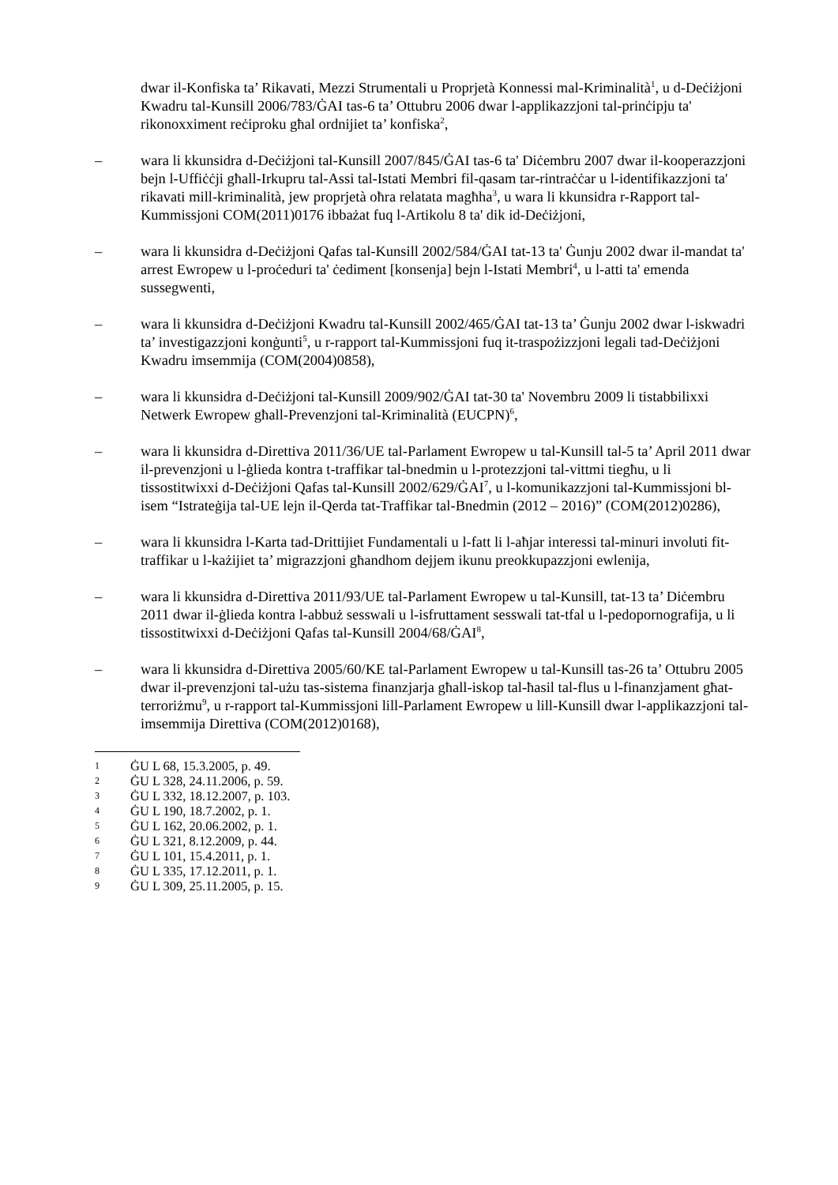dwar il-Konfiska ta’ Rikavati, Mezzi Strumentali u Proprjetà Konnessi mal-Kriminalità<sup>1</sup>, u d-Deċiżjoni Kwadru tal-Kunsill 2006/783/ĠAI tas-6 ta’ Ottubru 2006 dwar l-applikazzjoni tal-prinċipju ta' rikonoxximent reċiproku għal ordnijiet ta’ konfiska<sup>2</sup>,
– wara li kkunsidra d-Deċiżjoni tal-Kunsill 2007/845/ĠAI tas-6 ta' Diċembru 2007 dwar il-kooperazzjoni bejn l-Uffiċċji għall-Irkupru tal-Assi tal-Istati Membri fil-qasam tar-rintraċċar u l-identifikazzjoni ta' rikavati mill-kriminalità, jew proprjetà oħra relatata magħha<sup>3</sup>, u wara li kkunsidra r-Rapport tal-Kummissjoni COM(2011)0176 ibbażat fuq l-Artikolu 8 ta' dik id-Deċiżjoni,
– wara li kkunsidra d-Deċiżjoni Qafas tal-Kunsill 2002/584/ĠAI tat-13 ta' Ġunju 2002 dwar il-mandat ta' arrest Ewropew u l-proċeduri ta' ċediment [konsenja] bejn l-Istati Membri<sup>4</sup>, u l-atti ta' emenda sussegwenti,
– wara li kkunsidra d-Deċiżjoni Kwadru tal-Kunsill 2002/465/ĠAI tat-13 ta’ Ġunju 2002 dwar l-iskwadri ta’ investigazzjoni konġunti<sup>5</sup>, u r-rapport tal-Kummissjoni fuq it-traspożizzjoni legali tad-Deċiżjoni Kwadru imsemmija (COM(2004)0858),
– wara li kkunsidra d-Deċiżjoni tal-Kunsill 2009/902/ĠAI tat-30 ta' Novembru 2009 li tistabbilixxi Netwerk Ewropew għall-Prevenzjoni tal-Kriminalità (EUCPN)<sup>6</sup>,
– wara li kkunsidra d-Direttiva 2011/36/UE tal-Parlament Ewropew u tal-Kunsill tal-5 ta’ April 2011 dwar il-prevenzjoni u l-ġlieda kontra t-traffikar tal-bnedmin u l-protezzjoni tal-vittmi tiegħu, u li tissostitwixxi d-Deċiżjoni Qafas tal-Kunsill 2002/629/ĠAI<sup>7</sup>, u l-komunikazzjoni tal-Kummissjoni bl-isem “Istrateġija tal-UE lejn il-Qerda tat-Traffikar tal-Bnedmin (2012 – 2016)” (COM(2012)0286),
– wara li kkunsidra l-Karta tad-Drittijiet Fundamentali u l-fatt li l-aħjar interessi tal-minuri involuti fit-traffikar u l-każijiet ta’ migrazzjoni għandhom dejjem ikunu preokkupazzjoni ewlenija,
– wara li kkunsidra d-Direttiva 2011/93/UE tal-Parlament Ewropew u tal-Kunsill, tat-13 ta’ Diċembru 2011 dwar il-ġlieda kontra l-abbuż sesswali u l-isfruttament sesswali tat-tfal u l-pedopornografija, u li tissostitwixxi d-Deċiżjoni Qafas tal-Kunsill 2004/68/ĠAI<sup>8</sup>,
– wara li kkunsidra d-Direttiva 2005/60/KE tal-Parlament Ewropew u tal-Kunsill tas-26 ta’ Ottubru 2005 dwar il-prevenzjoni tal-użu tas-sistema finanzjarja għall-iskop tal-ħasil tal-flus u l-finanzjament għat-terroriżmu<sup>9</sup>, u r-rapport tal-Kummissjoni lill-Parlament Ewropew u lill-Kunsill dwar l-applikazzjoni tal-imsemmija Direttiva (COM(2012)0168),
1 ĠU L 68, 15.3.2005, p. 49.
2 ĠU L 328, 24.11.2006, p. 59.
3 ĠU L 332, 18.12.2007, p. 103.
4 ĠU L 190, 18.7.2002, p. 1.
5 ĠU L 162, 20.06.2002, p. 1.
6 ĠU L 321, 8.12.2009, p. 44.
7 ĠU L 101, 15.4.2011, p. 1.
8 ĠU L 335, 17.12.2011, p. 1.
9 ĠU L 309, 25.11.2005, p. 15.